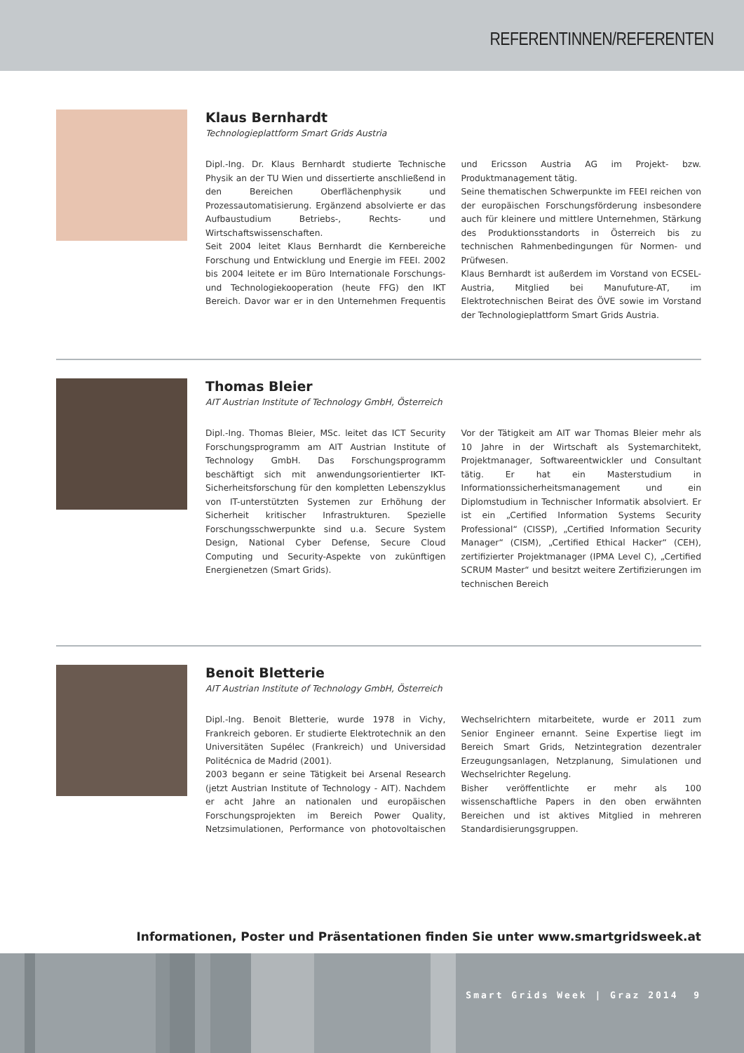REFERENTINNEN/REFERENTEN
Klaus Bernhardt
Technologieplattform Smart Grids Austria
Dipl.-Ing. Dr. Klaus Bernhardt studierte Technische Physik an der TU Wien und dissertierte anschließend in den Bereichen Oberflächenphysik und Prozessautomatisierung. Ergänzend absolvierte er das Aufbaustudium Betriebs-, Rechts- und Wirtschaftswissenschaften.
Seit 2004 leitet Klaus Bernhardt die Kernbereiche Forschung und Entwicklung und Energie im FEEI. 2002 bis 2004 leitete er im Büro Internationale Forschungs- und Technologiekooperation (heute FFG) den IKT Bereich. Davor war er in den Unternehmen Frequentis und Ericsson Austria AG im Projekt- bzw. Produktmanagement tätig.
Seine thematischen Schwerpunkte im FEEI reichen von der europäischen Forschungsförderung insbesondere auch für kleinere und mittlere Unternehmen, Stärkung des Produktionsstandorts in Österreich bis zu technischen Rahmenbedingungen für Normen- und Prüfwesen.
Klaus Bernhardt ist außerdem im Vorstand von ECSEL-Austria, Mitglied bei Manufuture-AT, im Elektrotechnischen Beirat des ÖVE sowie im Vorstand der Technologieplattform Smart Grids Austria.
Thomas Bleier
AIT Austrian Institute of Technology GmbH, Österreich
Dipl.-Ing. Thomas Bleier, MSc. leitet das ICT Security Forschungsprogramm am AIT Austrian Institute of Technology GmbH. Das Forschungsprogramm beschäftigt sich mit anwendungsorientierter IKT-Sicherheitsforschung für den kompletten Lebenszyklus von IT-unterstützten Systemen zur Erhöhung der Sicherheit kritischer Infrastrukturen. Spezielle Forschungsschwerpunkte sind u.a. Secure System Design, National Cyber Defense, Secure Cloud Computing und Security-Aspekte von zukünftigen Energienetzen (Smart Grids).
Vor der Tätigkeit am AIT war Thomas Bleier mehr als 10 Jahre in der Wirtschaft als Systemarchitekt, Projektmanager, Softwareentwickler und Consultant tätig. Er hat ein Masterstudium in Informationssicherheitsmanagement und ein Diplomstudium in Technischer Informatik absolviert. Er ist ein „Certified Information Systems Security Professional“ (CISSP), „Certified Information Security Manager“ (CISM), „Certified Ethical Hacker“ (CEH), zertifizierter Projektmanager (IPMA Level C), „Certified SCRUM Master“ und besitzt weitere Zertifizierungen im technischen Bereich
Benoit Bletterie
AIT Austrian Institute of Technology GmbH, Österreich
Dipl.-Ing. Benoit Bletterie, wurde 1978 in Vichy, Frankreich geboren. Er studierte Elektrotechnik an den Universitäten Supélec (Frankreich) und Universidad Politécnica de Madrid (2001).
2003 begann er seine Tätigkeit bei Arsenal Research (jetzt Austrian Institute of Technology - AIT). Nachdem er acht Jahre an nationalen und europäischen Forschungsprojekten im Bereich Power Quality, Netzsimulationen, Performance von photovoltaischen Wechselrichtern mitarbeitete, wurde er 2011 zum Senior Engineer ernannt. Seine Expertise liegt im Bereich Smart Grids, Netzintegration dezentraler Erzeugungsanlagen, Netzplanung, Simulationen und Wechselrichter Regelung.
Bisher veröffentlichte er mehr als 100 wissenschaftliche Papers in den oben erwähnten Bereichen und ist aktives Mitglied in mehreren Standardisierungsgruppen.
Informationen, Poster und Präsentationen finden Sie unter www.smartgridsweek.at
Smart Grids Week | Graz 2014 9